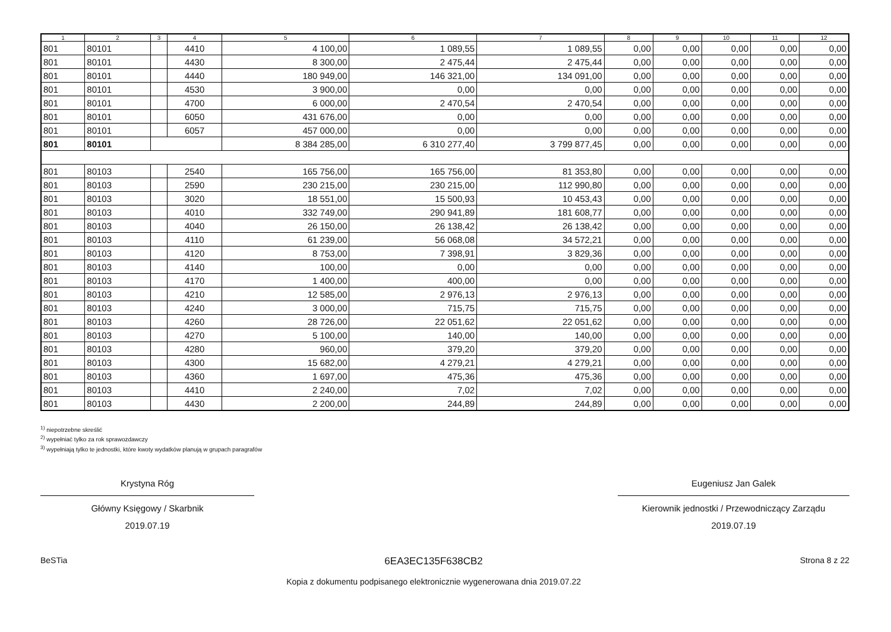| 1 | 2 | 3 | 4 | 5 | 6 | 7 | 8 | 9 | 10 | 11 | 12 |
| --- | --- | --- | --- | --- | --- | --- | --- | --- | --- | --- | --- |
| 801 | 80101 | | 4410 | 4 100,00 | 1 089,55 | 1 089,55 | 0,00 | 0,00 | 0,00 | 0,00 | 0,00 |
| 801 | 80101 | | 4430 | 8 300,00 | 2 475,44 | 2 475,44 | 0,00 | 0,00 | 0,00 | 0,00 | 0,00 |
| 801 | 80101 | | 4440 | 180 949,00 | 146 321,00 | 134 091,00 | 0,00 | 0,00 | 0,00 | 0,00 | 0,00 |
| 801 | 80101 | | 4530 | 3 900,00 | 0,00 | 0,00 | 0,00 | 0,00 | 0,00 | 0,00 | 0,00 |
| 801 | 80101 | | 4700 | 6 000,00 | 2 470,54 | 2 470,54 | 0,00 | 0,00 | 0,00 | 0,00 | 0,00 |
| 801 | 80101 | | 6050 | 431 676,00 | 0,00 | 0,00 | 0,00 | 0,00 | 0,00 | 0,00 | 0,00 |
| 801 | 80101 | | 6057 | 457 000,00 | 0,00 | 0,00 | 0,00 | 0,00 | 0,00 | 0,00 | 0,00 |
| 801 | 80101 | | | 8 384 285,00 | 6 310 277,40 | 3 799 877,45 | 0,00 | 0,00 | 0,00 | 0,00 | 0,00 |
| 801 | 80103 | | 2540 | 165 756,00 | 165 756,00 | 81 353,80 | 0,00 | 0,00 | 0,00 | 0,00 | 0,00 |
| 801 | 80103 | | 2590 | 230 215,00 | 230 215,00 | 112 990,80 | 0,00 | 0,00 | 0,00 | 0,00 | 0,00 |
| 801 | 80103 | | 3020 | 18 551,00 | 15 500,93 | 10 453,43 | 0,00 | 0,00 | 0,00 | 0,00 | 0,00 |
| 801 | 80103 | | 4010 | 332 749,00 | 290 941,89 | 181 608,77 | 0,00 | 0,00 | 0,00 | 0,00 | 0,00 |
| 801 | 80103 | | 4040 | 26 150,00 | 26 138,42 | 26 138,42 | 0,00 | 0,00 | 0,00 | 0,00 | 0,00 |
| 801 | 80103 | | 4110 | 61 239,00 | 56 068,08 | 34 572,21 | 0,00 | 0,00 | 0,00 | 0,00 | 0,00 |
| 801 | 80103 | | 4120 | 8 753,00 | 7 398,91 | 3 829,36 | 0,00 | 0,00 | 0,00 | 0,00 | 0,00 |
| 801 | 80103 | | 4140 | 100,00 | 0,00 | 0,00 | 0,00 | 0,00 | 0,00 | 0,00 | 0,00 |
| 801 | 80103 | | 4170 | 1 400,00 | 400,00 | 0,00 | 0,00 | 0,00 | 0,00 | 0,00 | 0,00 |
| 801 | 80103 | | 4210 | 12 585,00 | 2 976,13 | 2 976,13 | 0,00 | 0,00 | 0,00 | 0,00 | 0,00 |
| 801 | 80103 | | 4240 | 3 000,00 | 715,75 | 715,75 | 0,00 | 0,00 | 0,00 | 0,00 | 0,00 |
| 801 | 80103 | | 4260 | 28 726,00 | 22 051,62 | 22 051,62 | 0,00 | 0,00 | 0,00 | 0,00 | 0,00 |
| 801 | 80103 | | 4270 | 5 100,00 | 140,00 | 140,00 | 0,00 | 0,00 | 0,00 | 0,00 | 0,00 |
| 801 | 80103 | | 4280 | 960,00 | 379,20 | 379,20 | 0,00 | 0,00 | 0,00 | 0,00 | 0,00 |
| 801 | 80103 | | 4300 | 15 682,00 | 4 279,21 | 4 279,21 | 0,00 | 0,00 | 0,00 | 0,00 | 0,00 |
| 801 | 80103 | | 4360 | 1 697,00 | 475,36 | 475,36 | 0,00 | 0,00 | 0,00 | 0,00 | 0,00 |
| 801 | 80103 | | 4410 | 2 240,00 | 7,02 | 7,02 | 0,00 | 0,00 | 0,00 | 0,00 | 0,00 |
| 801 | 80103 | | 4430 | 2 200,00 | 244,89 | 244,89 | 0,00 | 0,00 | 0,00 | 0,00 | 0,00 |
<sup>1)</sup> niepotrzebne skreślić
<sup>2)</sup> wypełniać tylko za rok sprawozdawczy
<sup>3)</sup> wypełniają tylko te jednostki, które kwoty wydatków planują w grupach paragrafów
Krystyna Róg
Główny Księgowy / Skarbnik
2019.07.19
Eugeniusz Jan Galek
Kierownik jednostki / Przewodniczący Zarządu
2019.07.19
BeSTia 6EA3EC135F638CB2
Kopia z dokumentu podpisanego elektronicznie wygenerowana dnia 2019.07.22 Strona 8 z 22